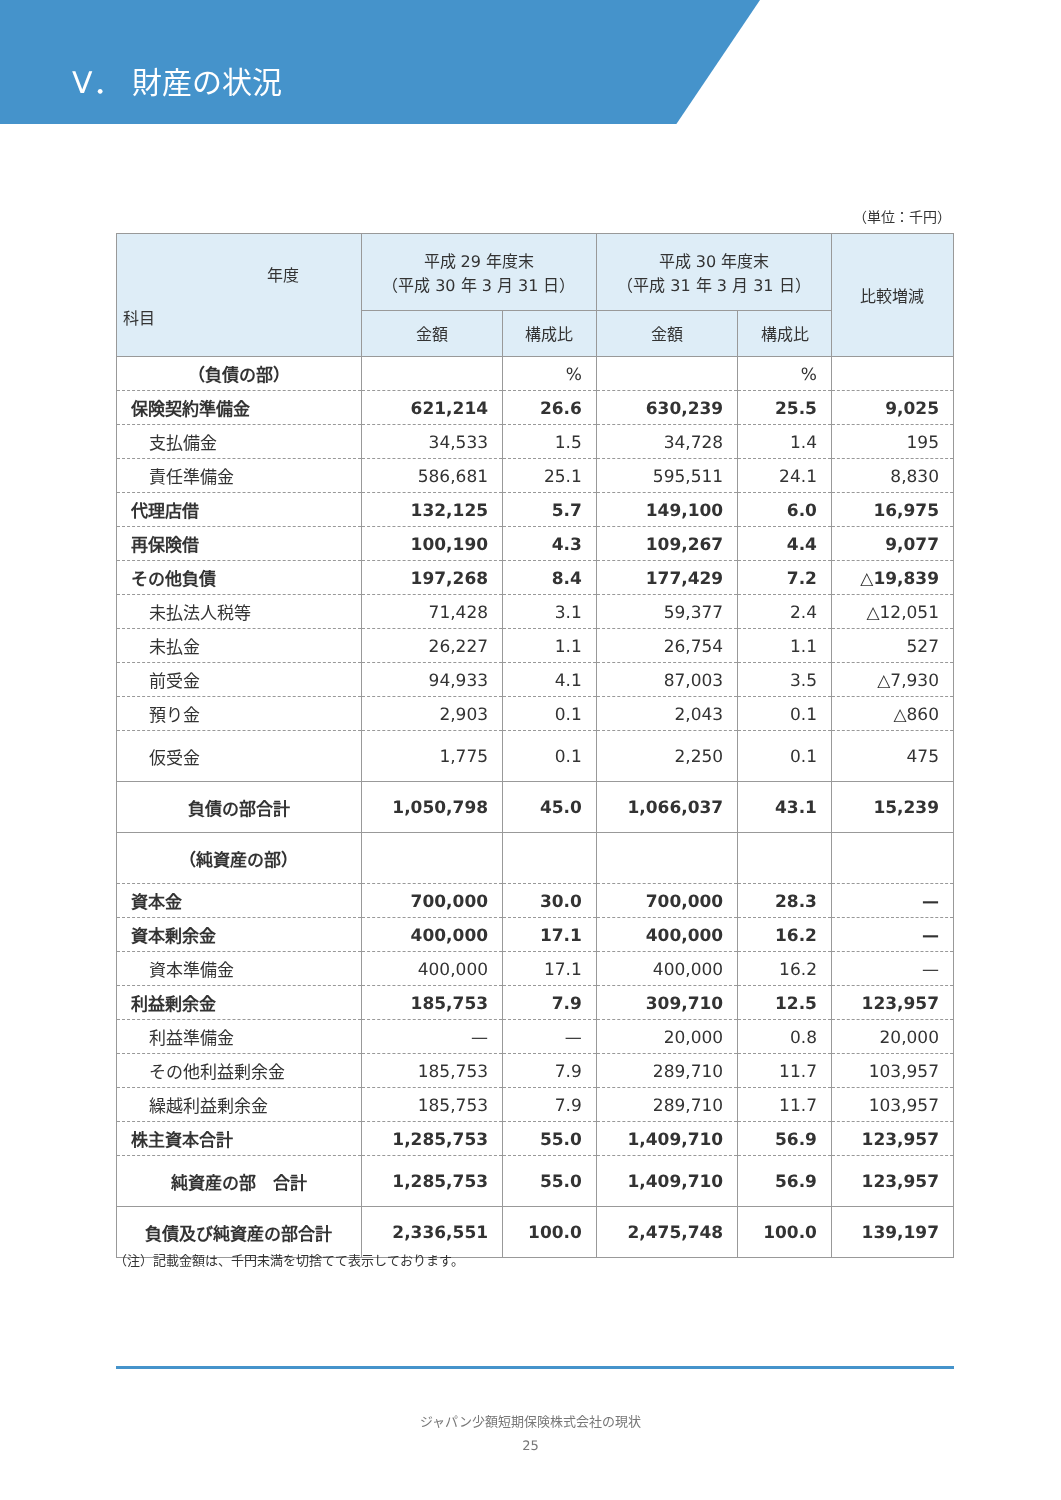V． 財産の状況
（単位：千円）
| 年度 科目 | 平成 29 年度末 （平成 30 年 3 月 31 日） | | 平成 30 年度末 （平成 31 年 3 月 31 日） | | 比較増減 |
| --- | --- | --- | --- | --- | --- |
| | 金額 | 構成比 | 金額 | 構成比 | |
| （負債の部） | | % | | % | |
| 保険契約準備金 | 621,214 | 26.6 | 630,239 | 25.5 | 9,025 |
| 支払備金 | 34,533 | 1.5 | 34,728 | 1.4 | 195 |
| 責任準備金 | 586,681 | 25.1 | 595,511 | 24.1 | 8,830 |
| 代理店借 | 132,125 | 5.7 | 149,100 | 6.0 | 16,975 |
| 再保険借 | 100,190 | 4.3 | 109,267 | 4.4 | 9,077 |
| その他負債 | 197,268 | 8.4 | 177,429 | 7.2 | △19,839 |
| 未払法人税等 | 71,428 | 3.1 | 59,377 | 2.4 | △12,051 |
| 未払金 | 26,227 | 1.1 | 26,754 | 1.1 | 527 |
| 前受金 | 94,933 | 4.1 | 87,003 | 3.5 | △7,930 |
| 預り金 | 2,903 | 0.1 | 2,043 | 0.1 | △860 |
| 仮受金 | 1,775 | 0.1 | 2,250 | 0.1 | 475 |
| 負債の部合計 | 1,050,798 | 45.0 | 1,066,037 | 43.1 | 15,239 |
| （純資産の部） | | | | | |
| 資本金 | 700,000 | 30.0 | 700,000 | 28.3 | — |
| 資本剰余金 | 400,000 | 17.1 | 400,000 | 16.2 | — |
| 資本準備金 | 400,000 | 17.1 | 400,000 | 16.2 | — |
| 利益剰余金 | 185,753 | 7.9 | 309,710 | 12.5 | 123,957 |
| 利益準備金 | — | — | 20,000 | 0.8 | 20,000 |
| その他利益剰余金 | 185,753 | 7.9 | 289,710 | 11.7 | 103,957 |
| 繰越利益剰余金 | 185,753 | 7.9 | 289,710 | 11.7 | 103,957 |
| 株主資本合計 | 1,285,753 | 55.0 | 1,409,710 | 56.9 | 123,957 |
| 純資産の部 合計 | 1,285,753 | 55.0 | 1,409,710 | 56.9 | 123,957 |
| 負債及び純資産の部合計 | 2,336,551 | 100.0 | 2,475,748 | 100.0 | 139,197 |
（注）記載金額は、千円未満を切捨てて表示しております。
ジャパン少額短期保険株式会社の現状
25